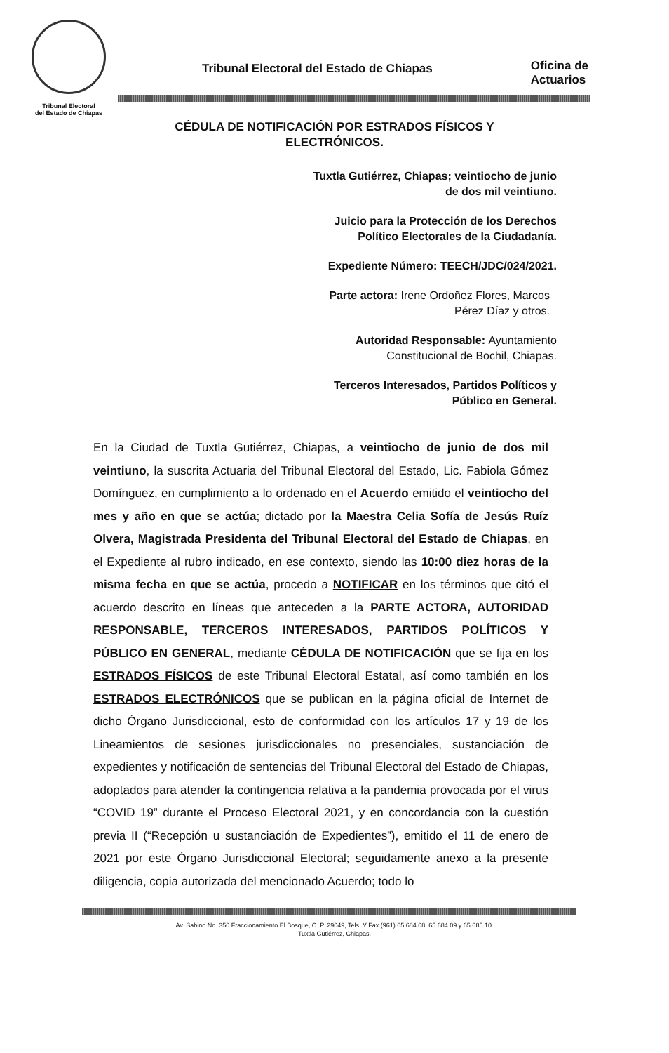Tribunal Electoral
del Estado de Chiapas
Tribunal Electoral del Estado de Chiapas
Oficina de
Actuarios
CÉDULA DE NOTIFICACIÓN POR ESTRADOS FÍSICOS Y
ELECTRÓNICOS.
Tuxtla Gutiérrez, Chiapas; veintiocho de junio
de dos mil veintiuno.
Juicio para la Protección de los Derechos
Político Electorales de la Ciudadanía.
Expediente Número: TEECH/JDC/024/2021.
Parte actora: Irene Ordoñez Flores, Marcos
Pérez Díaz y otros.
Autoridad Responsable: Ayuntamiento
Constitucional de Bochil, Chiapas.
Terceros Interesados, Partidos Políticos y
Público en General.
En la Ciudad de Tuxtla Gutiérrez, Chiapas, a veintiocho de junio de dos mil veintiuno, la suscrita Actuaria del Tribunal Electoral del Estado, Lic. Fabiola Gómez Domínguez, en cumplimiento a lo ordenado en el Acuerdo emitido el veintiocho del mes y año en que se actúa; dictado por la Maestra Celia Sofía de Jesús Ruíz Olvera, Magistrada Presidenta del Tribunal Electoral del Estado de Chiapas, en el Expediente al rubro indicado, en ese contexto, siendo las 10:00 diez horas de la misma fecha en que se actúa, procedo a NOTIFICAR en los términos que citó el acuerdo descrito en líneas que anteceden a la PARTE ACTORA, AUTORIDAD RESPONSABLE, TERCEROS INTERESADOS, PARTIDOS POLÍTICOS Y PÚBLICO EN GENERAL, mediante CÉDULA DE NOTIFICACIÓN que se fija en los ESTRADOS FÍSICOS de este Tribunal Electoral Estatal, así como también en los ESTRADOS ELECTRÓNICOS que se publican en la página oficial de Internet de dicho Órgano Jurisdiccional, esto de conformidad con los artículos 17 y 19 de los Lineamientos de sesiones jurisdiccionales no presenciales, sustanciación de expedientes y notificación de sentencias del Tribunal Electoral del Estado de Chiapas, adoptados para atender la contingencia relativa a la pandemia provocada por el virus “COVID 19” durante el Proceso Electoral 2021, y en concordancia con la cuestión previa II (“Recepción u sustanciación de Expedientes”), emitido el 11 de enero de 2021 por este Órgano Jurisdiccional Electoral; seguidamente anexo a la presente diligencia, copia autorizada del mencionado Acuerdo; todo lo
Av. Sabino No. 350 Fraccionamiento El Bosque, C. P. 29049, Tels. Y Fax (961) 65 684 08, 65 684 09 y 65 685 10.
Tuxtla Gutiérrez, Chiapas.